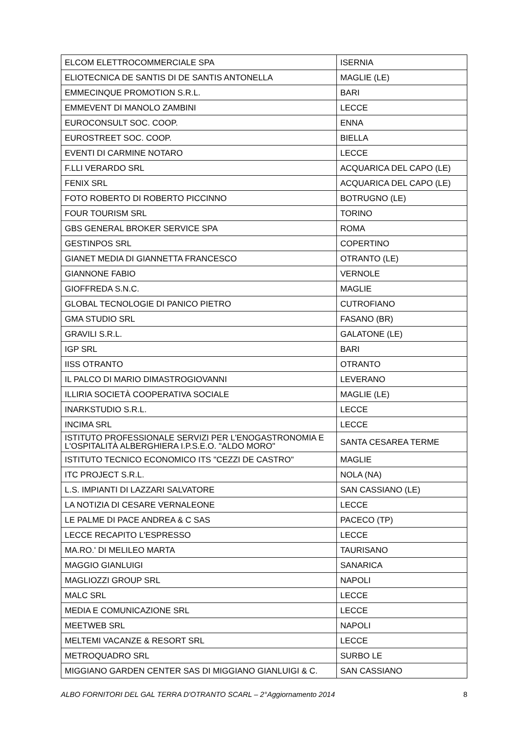| ELCOM ELETTROCOMMERCIALE SPA | ISERNIA |
| ELIOTECNICA DE SANTIS DI DE SANTIS ANTONELLA | MAGLIE (LE) |
| EMMECINQUE PROMOTION S.R.L. | BARI |
| EMMEVENT DI MANOLO ZAMBINI | LECCE |
| EUROCONSULT SOC. COOP. | ENNA |
| EUROSTREET SOC. COOP. | BIELLA |
| EVENTI DI CARMINE NOTARO | LECCE |
| F.LLI VERARDO SRL | ACQUARICA DEL CAPO (LE) |
| FENIX SRL | ACQUARICA DEL CAPO (LE) |
| FOTO ROBERTO DI ROBERTO PICCINNO | BOTRUGNO (LE) |
| FOUR TOURISM SRL | TORINO |
| GBS GENERAL BROKER SERVICE SPA | ROMA |
| GESTINPOS SRL | COPERTINO |
| GIANET MEDIA DI GIANNETTA FRANCESCO | OTRANTO (LE) |
| GIANNONE FABIO | VERNOLE |
| GIOFFREDA S.N.C. | MAGLIE |
| GLOBAL TECNOLOGIE DI PANICO PIETRO | CUTROFIANO |
| GMA STUDIO SRL | FASANO (BR) |
| GRAVILI S.R.L. | GALATONE (LE) |
| IGP SRL | BARI |
| IISS OTRANTO | OTRANTO |
| IL PALCO DI MARIO DIMASTROGIOVANNI | LEVERANO |
| ILLIRIA SOCIETÀ COOPERATIVA SOCIALE | MAGLIE (LE) |
| INARKSTUDIO S.R.L. | LECCE |
| INCIMA SRL | LECCE |
| ISTITUTO PROFESSIONALE SERVIZI PER L'ENOGASTRONOMIA E L'OSPITALITÀ ALBERGHIERA I.P.S.E.O. "ALDO MORO" | SANTA CESAREA TERME |
| ISTITUTO TECNICO ECONOMICO ITS "CEZZI DE CASTRO" | MAGLIE |
| ITC PROJECT S.R.L. | NOLA (NA) |
| L.S. IMPIANTI DI LAZZARI SALVATORE | SAN CASSIANO (LE) |
| LA NOTIZIA DI CESARE VERNALEONE | LECCE |
| LE PALME DI PACE ANDREA & C SAS | PACECO (TP) |
| LECCE RECAPITO L'ESPRESSO | LECCE |
| MA.RO.' DI MELILEO MARTA | TAURISANO |
| MAGGIO GIANLUIGI | SANARICA |
| MAGLIOZZI GROUP SRL | NAPOLI |
| MALC SRL | LECCE |
| MEDIA E COMUNICAZIONE SRL | LECCE |
| MEETWEB SRL | NAPOLI |
| MELTEMI VACANZE & RESORT SRL | LECCE |
| METROQUADRO SRL | SURBO LE |
| MIGGIANO GARDEN CENTER SAS DI MIGGIANO GIANLUIGI & C. | SAN CASSIANO |
ALBO FORNITORI DEL GAL TERRA D'OTRANTO SCARL – 2°Aggiornamento 2014 8